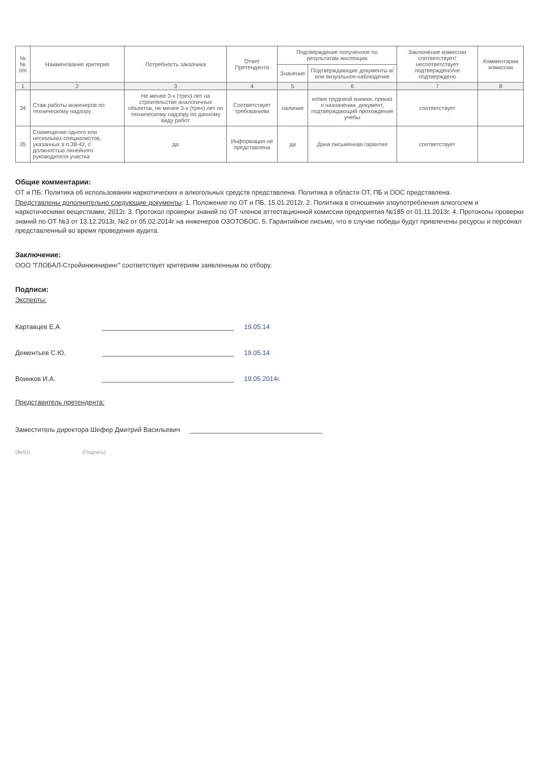| №№ п/п | Наименование критерия | Потребность заказчика | Ответ Претендента | Подтверждение полученное по результатам инспекции | | Заключение комиссии соответствует/несоответствует подтверждено/не подтверждено | Комментарии комиссии |
| --- | --- | --- | --- | --- | --- | --- | --- |
| | | | | Значение | Подтверждающие документы и/или визуальное наблюдение | | |
| 1 | 2 | 3 | 4 | 5 | 6 | 7 | 8 |
| 34 | Стаж работы инженеров по техническому надзору | Не менее 3-х (трех) лет на строительстве аналогичных объектов, не менее 3-х (трех) лет по техническому надзору по данному виду работ | Соответствует требованиям | наличие | копия трудовой книжки, приказ о назначении, документ, подтверждающий прохождение учебы | соответствует | |
| 35 | Совмещение одного или нескольких специалистов, указанных в п.38-42, с должностью линейного руководителя участка | да | Информация не представлена | да | Дана письменная гарантия | соответствует | |
Общие комментарии:
ОТ и ПБ: Политика об использовании наркотических и алкогольных средств представлена. Политика в области ОТ, ПБ и ООС представлена.
Представлены дополнительно следующие документы: 1. Положение по ОТ и ПБ, 15.01.2012г. 2. Политика в отношении злоупотребления алкоголем и наркотическими веществами, 2012г. 3. Протокол проверки знаний по ОТ членов аттестационной комиссии предприятия №185 от 01.11.2013г. 4. Протоколы проверки знаний по ОТ №3 от 13.12.2013г, №2 от 05.02.2014г на инженеров ОЗОТОБОС. 5. Гарантийное письмо, что в случае победы будут привлечены ресурсы и персонал представленный во время проведения аудита.
Заключение:
ООО "ГЛОБАЛ-Стройинжиниринг" соответствует критериям заявленным по отбору.
Подписи:
Эксперты:
Картавцев Е.А 19.05.14
Дементьев С.Ю. 19.05.14
Воинков И.А. 19.05.2014г.
Представитель претендента:
Заместитель директора Шефер Дмитрий Васильевич
(ФИО) (Подпись)